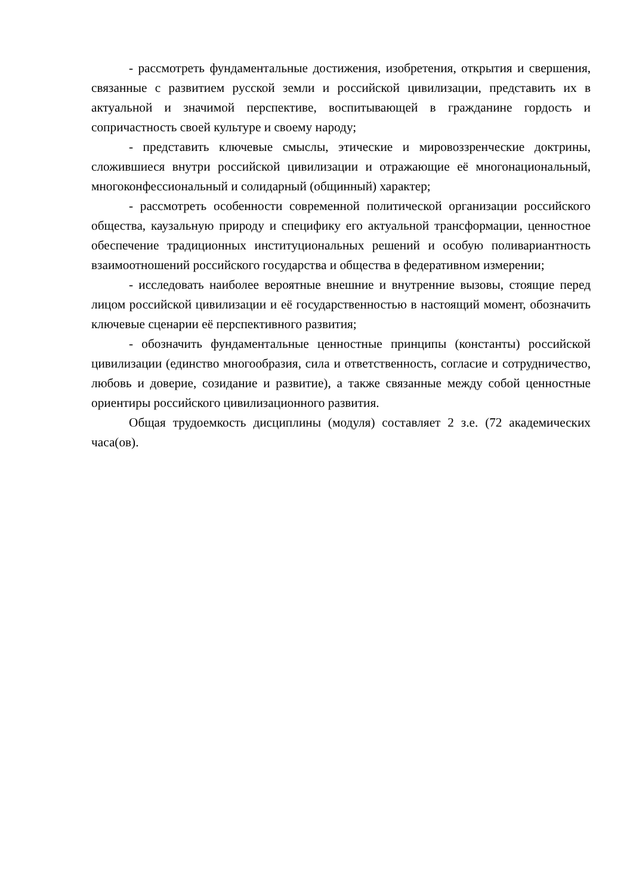- рассмотреть фундаментальные достижения, изобретения, открытия и свершения, связанные с развитием русской земли и российской цивилизации, представить их в актуальной и значимой перспективе, воспитывающей в гражданине гордость и сопричастность своей культуре и своему народу;
- представить ключевые смыслы, этические и мировоззренческие доктрины, сложившиеся внутри российской цивилизации и отражающие её многонациональный, многоконфессиональный и солидарный (общинный) характер;
- рассмотреть особенности современной политической организации российского общества, каузальную природу и специфику его актуальной трансформации, ценностное обеспечение традиционных институциональных решений и особую поливариантность взаимоотношений российского государства и общества в федеративном измерении;
- исследовать наиболее вероятные внешние и внутренние вызовы, стоящие перед лицом российской цивилизации и её государственностью в настоящий момент, обозначить ключевые сценарии её перспективного развития;
- обозначить фундаментальные ценностные принципы (константы) российской цивилизации (единство многообразия, сила и ответственность, согласие и сотрудничество, любовь и доверие, созидание и развитие), а также связанные между собой ценностные ориентиры российского цивилизационного развития.
Общая трудоемкость дисциплины (модуля) составляет 2 з.е. (72 академических часа(ов).